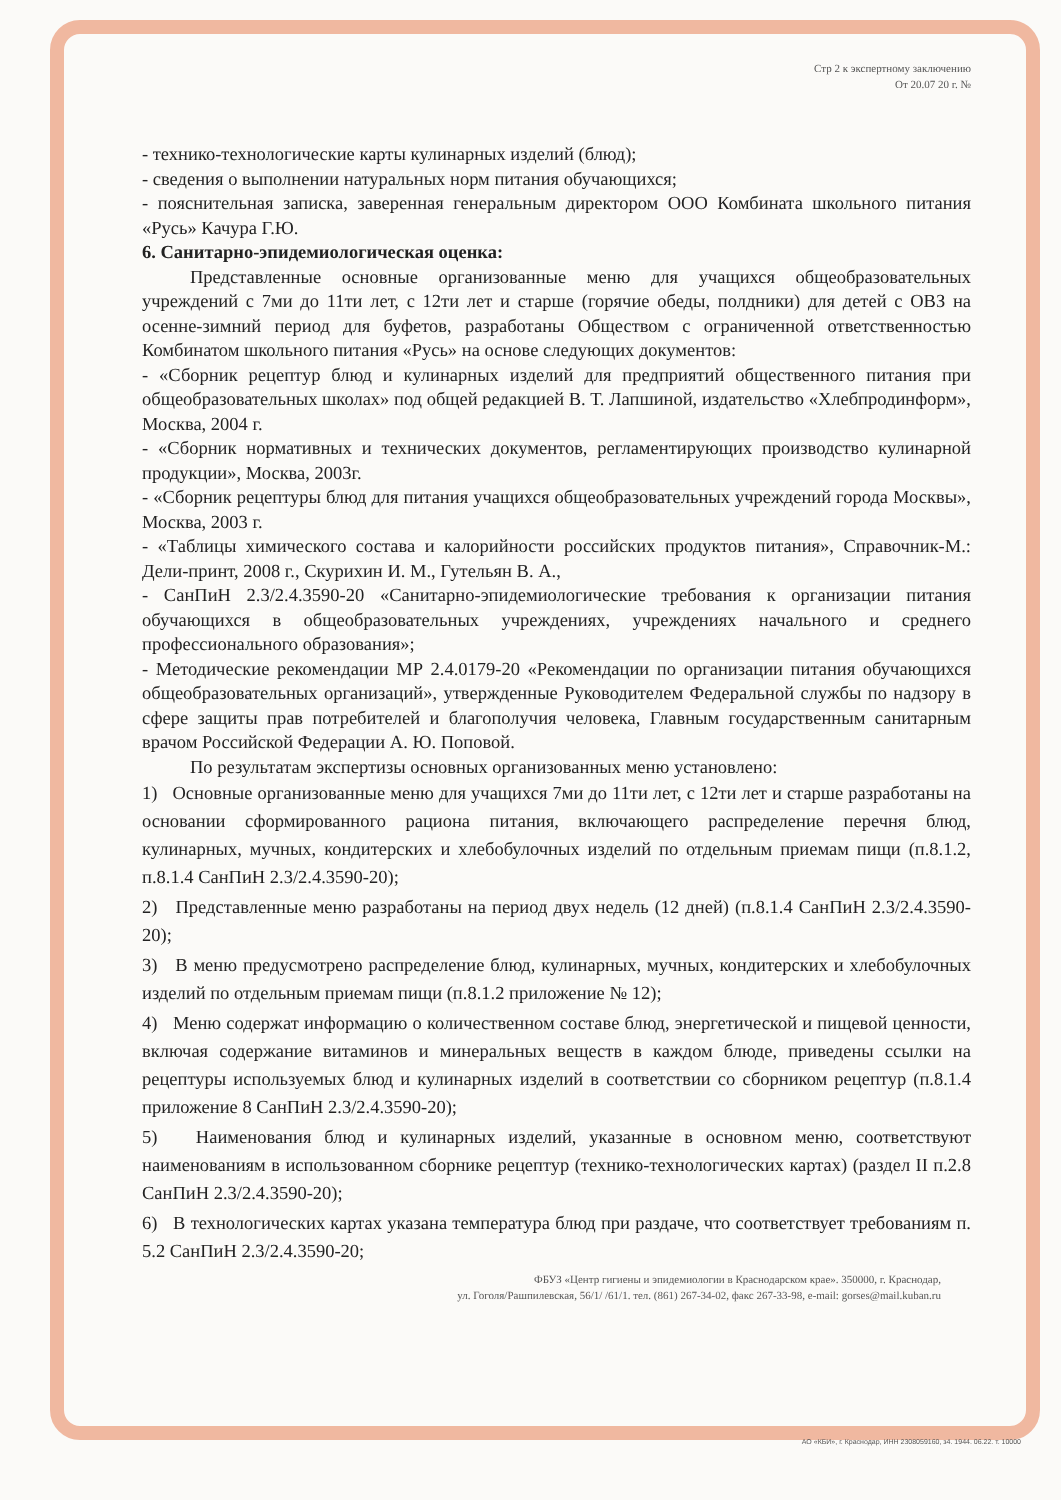Стр 2 к экспертному заключению
От 20.07 20 г. №
- технико-технологические карты кулинарных изделий (блюд);
- сведения о выполнении натуральных норм питания обучающихся;
- пояснительная записка, заверенная генеральным директором ООО Комбината школьного питания «Русь» Качура Г.Ю.
6. Санитарно-эпидемиологическая оценка:
Представленные основные организованные меню для учащихся общеобразовательных учреждений с 7ми до 11ти лет, с 12ти лет и старше (горячие обеды, полдники) для детей с ОВЗ на осенне-зимний период для буфетов, разработаны Обществом с ограниченной ответственностью Комбинатом школьного питания «Русь» на основе следующих документов:
- «Сборник рецептур блюд и кулинарных изделий для предприятий общественного питания при общеобразовательных школах» под общей редакцией В. Т. Лапшиной, издательство «Хлебпродинформ», Москва, 2004 г.
- «Сборник нормативных и технических документов, регламентирующих производство кулинарной продукции», Москва, 2003г.
- «Сборник рецептуры блюд для питания учащихся общеобразовательных учреждений города Москвы», Москва, 2003 г.
- «Таблицы химического состава и калорийности российских продуктов питания», Справочник-М.: Дели-принт, 2008 г., Скурихин И. М., Гутельян В. А.,
- СанПиН 2.3/2.4.3590-20 «Санитарно-эпидемиологические требования к организации питания обучающихся в общеобразовательных учреждениях, учреждениях начального и среднего профессионального образования»;
- Методические рекомендации МР 2.4.0179-20 «Рекомендации по организации питания обучающихся общеобразовательных организаций», утвержденные Руководителем Федеральной службы по надзору в сфере защиты прав потребителей и благополучия человека, Главным государственным санитарным врачом Российской Федерации А. Ю. Поповой.
По результатам экспертизы основных организованных меню установлено:
1) Основные организованные меню для учащихся 7ми до 11ти лет, с 12ти лет и старше разработаны на основании сформированного рациона питания, включающего распределение перечня блюд, кулинарных, мучных, кондитерских и хлебобулочных изделий по отдельным приемам пищи (п.8.1.2, п.8.1.4 СанПиН 2.3/2.4.3590-20);
2) Представленные меню разработаны на период двух недель (12 дней) (п.8.1.4 СанПиН 2.3/2.4.3590-20);
3) В меню предусмотрено распределение блюд, кулинарных, мучных, кондитерских и хлебобулочных изделий по отдельным приемам пищи (п.8.1.2 приложение № 12);
4) Меню содержат информацию о количественном составе блюд, энергетической и пищевой ценности, включая содержание витаминов и минеральных веществ в каждом блюде, приведены ссылки на рецептуры используемых блюд и кулинарных изделий в соответствии со сборником рецептур (п.8.1.4 приложение 8 СанПиН 2.3/2.4.3590-20);
5) Наименования блюд и кулинарных изделий, указанные в основном меню, соответствуют наименованиям в использованном сборнике рецептур (технико-технологических картах) (раздел II п.2.8 СанПиН 2.3/2.4.3590-20);
6) В технологических картах указана температура блюд при раздаче, что соответствует требованиям п. 5.2 СанПиН 2.3/2.4.3590-20;
ФБУЗ «Центр гигиены и эпидемиологии в Краснодарском крае». 350000, г. Краснодар,
ул. Гоголя/Рашпилевская, 56/1/ /61/1. тел. (861) 267-34-02, факс 267-33-98, e-mail: gorses@mail.kuban.ru
АО «КБИ», г. Краснодар, ИНН 2308059160, з4. 1944. 06.22. т. 10000